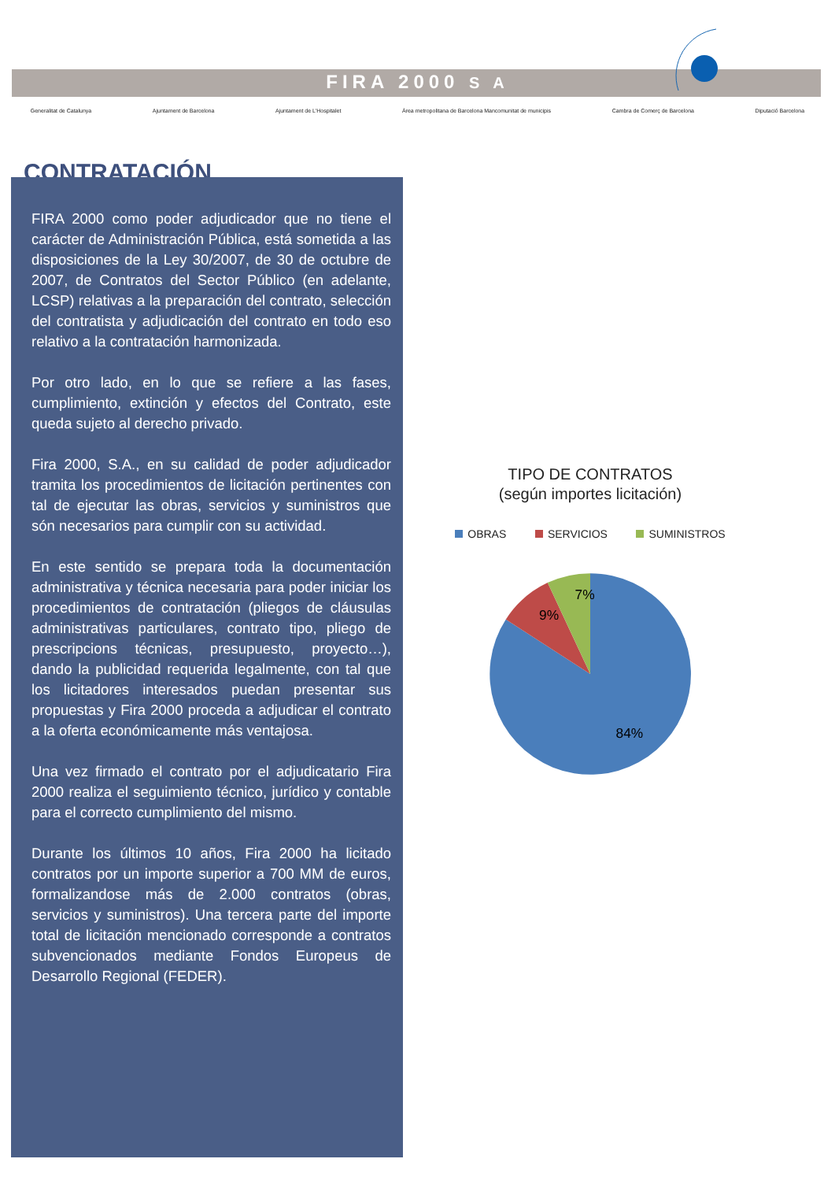FIRA 2000 S A
Generalitat de Catalunya Ajuntament de Barcelona Ajuntament de L'Hospitalet Àrea metropolitana de Barcelona Mancomunitat de municipis Cambra de Comerç de Barcelona Diputació Barcelona
CONTRATACIÓN
FIRA 2000 como poder adjudicador que no tiene el carácter de Administración Pública, está sometida a las disposiciones de la Ley 30/2007, de 30 de octubre de 2007, de Contratos del Sector Público (en adelante, LCSP) relativas a la preparación del contrato, selección del contratista y adjudicación del contrato en todo eso relativo a la contratación harmonizada.
Por otro lado, en lo que se refiere a las fases, cumplimiento, extinción y efectos del Contrato, este queda sujeto al derecho privado.
Fira 2000, S.A., en su calidad de poder adjudicador tramita los procedimientos de licitación pertinentes con tal de ejecutar las obras, servicios y suministros que són necesarios para cumplir con su actividad.
En este sentido se prepara toda la documentación administrativa y técnica necesaria para poder iniciar los procedimientos de contratación (pliegos de cláusulas administrativas particulares, contrato tipo, pliego de prescripcions técnicas, presupuesto, proyecto…), dando la publicidad requerida legalmente, con tal que los licitadores interesados puedan presentar sus propuestas y Fira 2000 proceda a adjudicar el contrato a la oferta económicamente más ventajosa.
Una vez firmado el contrato por el adjudicatario Fira 2000 realiza el seguimiento técnico, jurídico y contable para el correcto cumplimiento del mismo.
Durante los últimos 10 años, Fira 2000 ha licitado contratos por un importe superior a 700 MM de euros, formalizandose más de 2.000 contratos (obras, servicios y suministros). Una tercera parte del importe total de licitación mencionado corresponde a contratos subvencionados mediante Fondos Europeus de Desarrollo Regional (FEDER).
TIPO DE CONTRATOS
(según importes licitación)
OBRAS SERVICIOS SUMINISTROS
7%
9%
84%